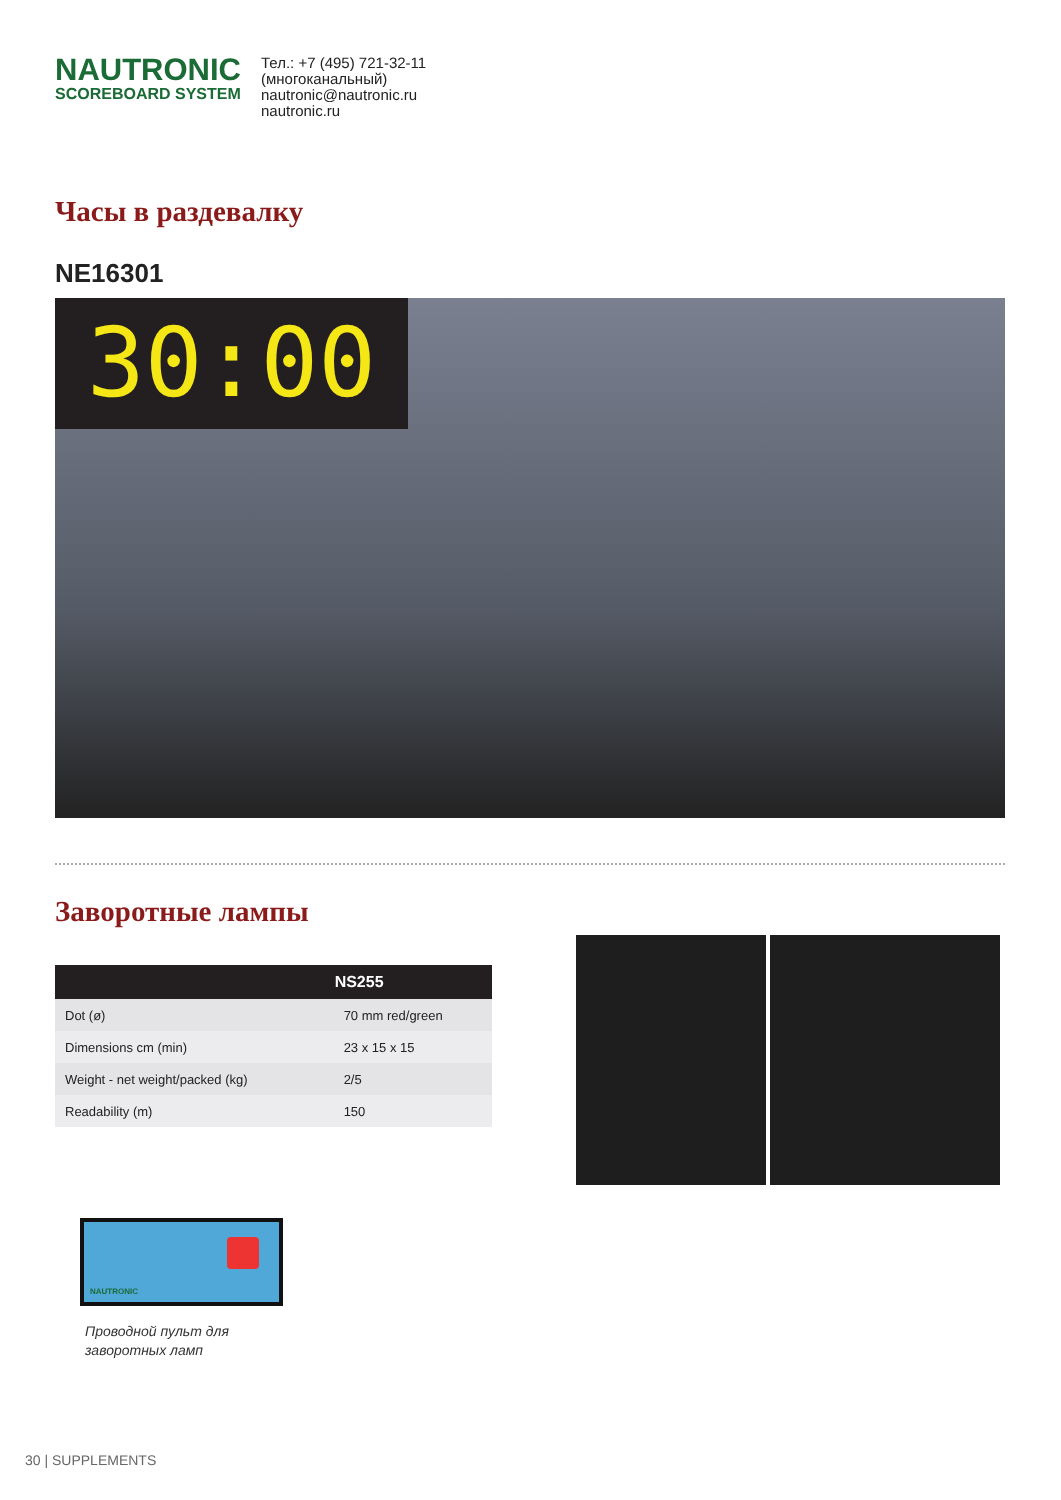NAUTRONIC
SCOREBOARD SYSTEM
Тел.: +7 (495) 721-32-11
(многоканальный)
nautronic@nautronic.ru
nautronic.ru
Часы в раздевалку
NE16301
30:00
Заворотные лампы
| | NS255 |
| --- | --- |
| Dot (ø) | 70 mm red/green |
| Dimensions cm (min) | 23 x 15 x 15 |
| Weight - net weight/packed (kg) | 2/5 |
| Readability (m) | 150 |
NAUTRONIC
Проводной пульт для
заворотных ламп
30 | SUPPLEMENTS